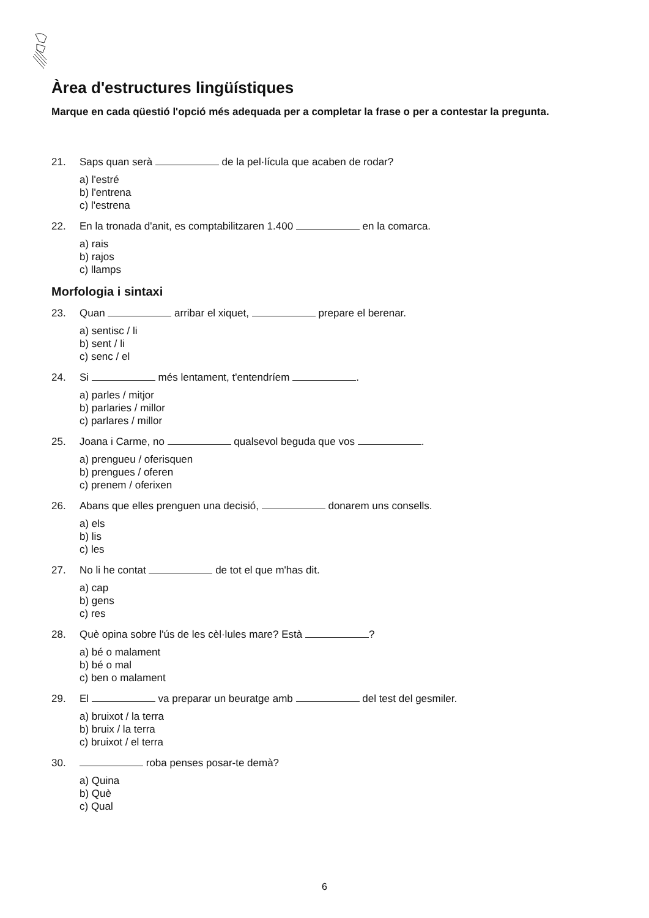Àrea d'estructures lingüístiques
Marque en cada qüestió l'opció més adequada per a completar la frase o per a contestar la pregunta.
21. Saps quan serà de la pel·lícula que acaben de rodar?
a) l'estré
b) l'entrena
c) l'estrena
22. En la tronada d'anit, es comptabilitzaren 1.400 en la comarca.
a) rais
b) rajos
c) llamps
Morfologia i sintaxi
23. Quan arribar el xiquet, prepare el berenar.
a) sentisc / li
b) sent / li
c) senc / el
24. Si més lentament, t'entendríem .
a) parles / mitjor
b) parlaries / millor
c) parlares / millor
25. Joana i Carme, no qualsevol beguda que vos .
a) prengueu / oferisquen
b) prengues / oferen
c) prenem / oferixen
26. Abans que elles prenguen una decisió, donarem uns consells.
a) els
b) lis
c) les
27. No li he contat de tot el que m'has dit.
a) cap
b) gens
c) res
28. Què opina sobre l'ús de les cèl·lules mare? Està ?
a) bé o malament
b) bé o mal
c) ben o malament
29. El va preparar un beuratge amb del test del gesmiler.
a) bruixot / la terra
b) bruix / la terra
c) bruixot / el terra
30. roba penses posar-te demà?
a) Quina
b) Què
c) Qual
6